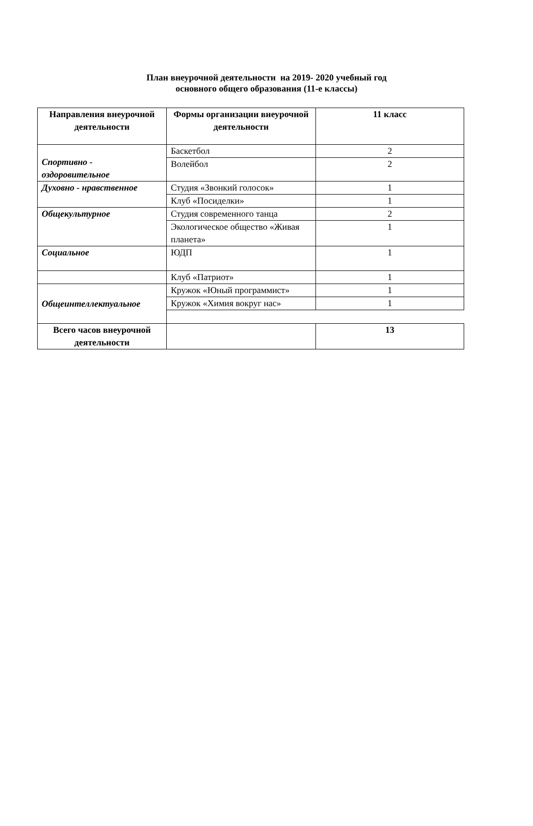План внеурочной деятельности на 2019- 2020 учебный год
основного общего образования (11-е классы)
| Направления внеурочной деятельности | Формы организации внеурочной деятельности | 11 класс |
| --- | --- | --- |
| Спортивно - оздоровительное | Баскетбол | 2 |
| | Волейбол | 2 |
| Духовно - нравственное | Студия «Звонкий голосок» | 1 |
| | Клуб «Посиделки» | 1 |
| Общекультурное | Студия современного танца | 2 |
| | Экологическое общество «Живая планета» | 1 |
| Социальное | ЮДП | 1 |
| | Клуб «Патриот» | 1 |
| Общеинтеллектуальное | Кружок «Юный программист» | 1 |
| | Кружок «Химия вокруг нас» | 1 |
| Всего часов внеурочной деятельности | | 13 |